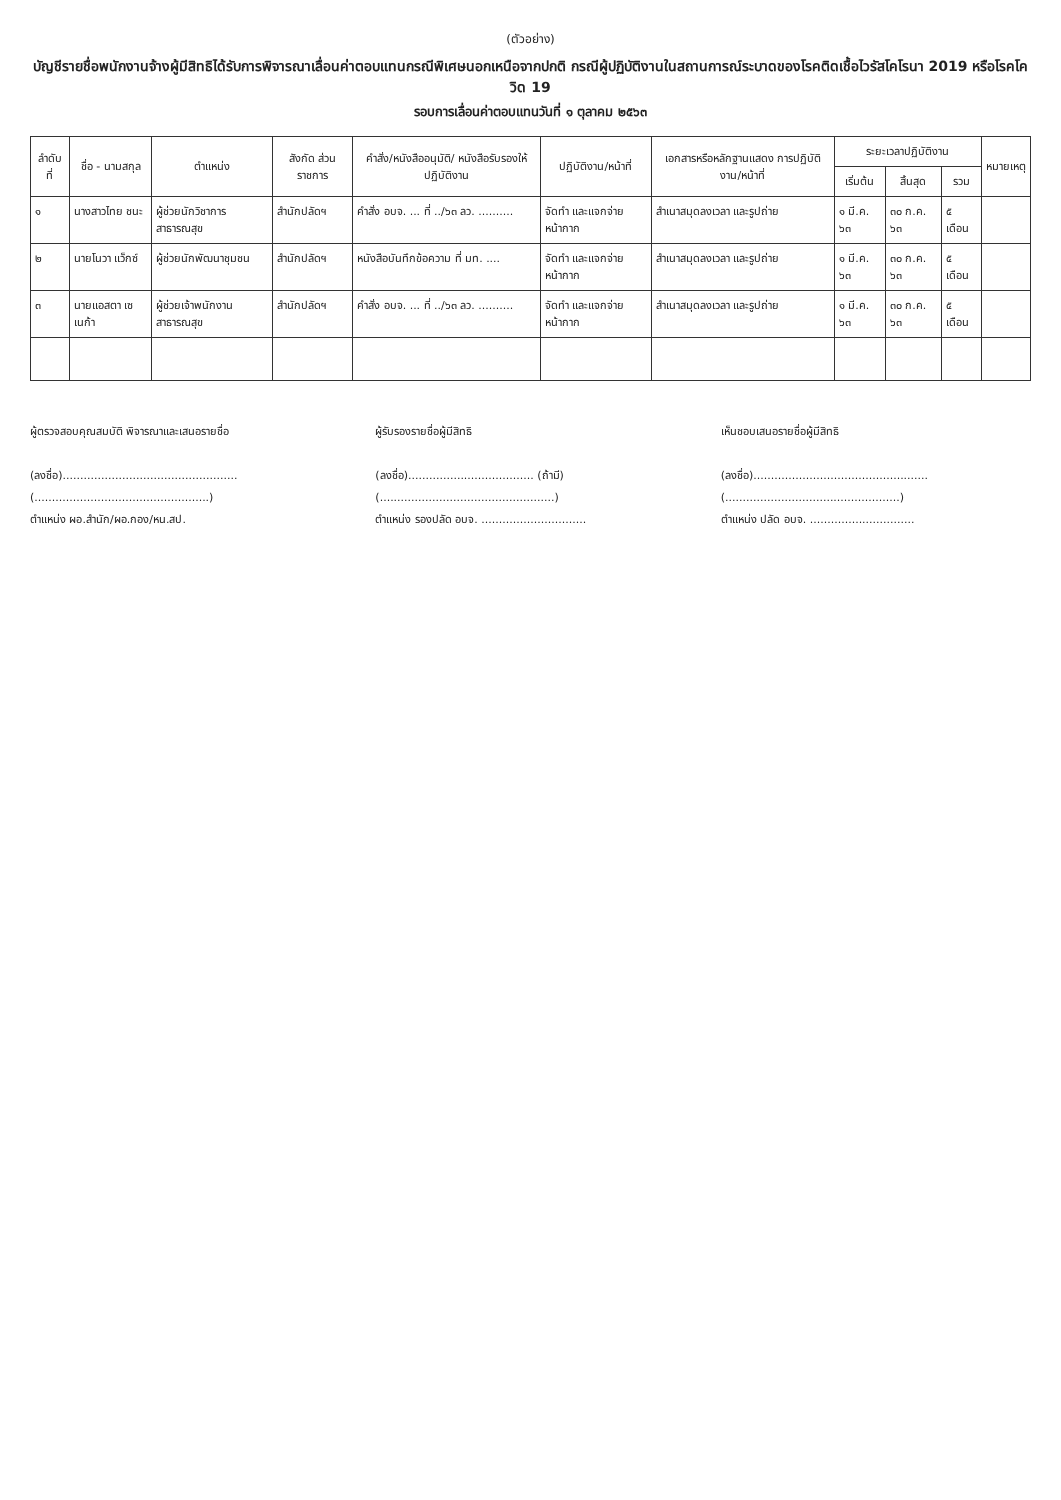(ตัวอย่าง)
บัญชีรายชื่อพนักงานจ้างผู้มีสิทธิได้รับการพิจารณาเลื่อนค่าตอบแทนกรณีพิเศษนอกเหนือจากปกติ กรณีผู้ปฏิบัติงานในสถานการณ์ระบาดของโรคติดเชื้อไวรัสโคโรนา 2019 หรือโรคโควิด 19
รอบการเลื่อนค่าตอบแทนวันที่ ๑ ตุลาคม ๒๕๖๓
| ลำดับที่ | ชื่อ - นามสกุล | ตำแหน่ง | สังกัด ส่วนราชการ | คำสั่ง/หนังสืออนุมัติ/ หนังสือรับรองให้ปฏิบัติงาน | ปฏิบัติงาน/หน้าที่ | เอกสารหรือหลักฐานแสดง การปฏิบัติงาน/หน้าที่ | ระยะเวลาปฏิบัติงาน | | | หมายเหตุ |
| --- | --- | --- | --- | --- | --- | --- | --- | --- | --- | --- |
| | | | | | | | เริ่มต้น | สิ้นสุด | รวม | |
| ๑ | นางสาวไทย ชนะ | ผู้ช่วยนักวิชาการสาธารณสุข | สำนักปลัดฯ | คำสั่ง อบจ. ... ที่ ../๖๓ ลว. .......... | จัดทำ และแจกจ่ายหน้ากาก | สำเนาสมุดลงเวลา และรูปถ่าย | ๑ มี.ค. ๖๓ | ๓๐ ก.ค. ๖๓ | ๕ เดือน | |
| ๒ | นายโนวา แว็กซ์ | ผู้ช่วยนักพัฒนาชุมชน | สำนักปลัดฯ | หนังสือบันทึกข้อความ ที่ มท. .... | จัดทำ และแจกจ่ายหน้ากาก | สำเนาสมุดลงเวลา และรูปถ่าย | ๑ มี.ค. ๖๓ | ๓๐ ก.ค. ๖๓ | ๕ เดือน | |
| ๓ | นายแอสตา เซเนก้า | ผู้ช่วยเจ้าพนักงานสาธารณสุข | สำนักปลัดฯ | คำสั่ง อบจ. ... ที่ ../๖๓ ลว. .......... | จัดทำ และแจกจ่ายหน้ากาก | สำเนาสมุดลงเวลา และรูปถ่าย | ๑ มี.ค. ๖๓ | ๓๐ ก.ค. ๖๓ | ๕ เดือน | |
ผู้ตรวจสอบคุณสมบัติ พิจารณาและเสนอรายชื่อ
(ลงชื่อ)..................................................
(..................................................)
ตำแหน่ง ผอ.สำนัก/ผอ.กอง/หน.สป.
ผู้รับรองรายชื่อผู้มีสิทธิ
(ลงชื่อ).................................... (ถ้ามี)
(..................................................)
ตำแหน่ง รองปลัด อบจ. ..............................
เห็นชอบเสนอรายชื่อผู้มีสิทธิ
(ลงชื่อ)..................................................
(..................................................)
ตำแหน่ง ปลัด อบจ. ..............................